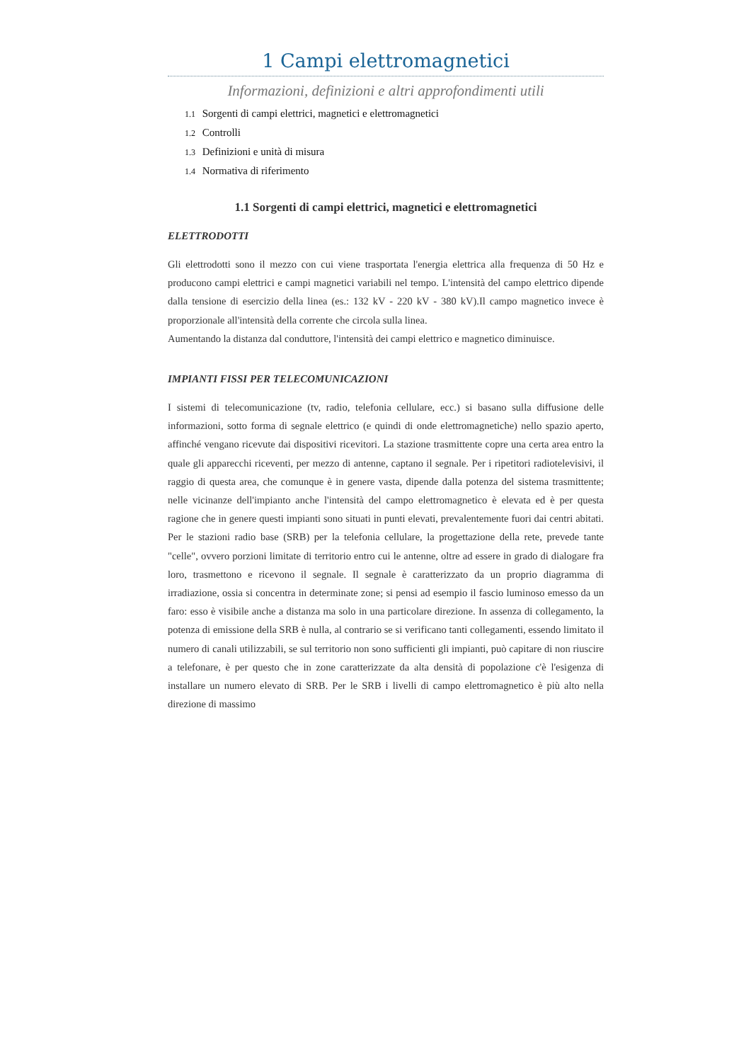1 Campi elettromagnetici
Informazioni, definizioni e altri approfondimenti utili
1.1 Sorgenti di campi elettrici, magnetici e elettromagnetici
1.2 Controlli
1.3 Definizioni e unità di misura
1.4 Normativa di riferimento
1.1 Sorgenti di campi elettrici, magnetici e elettromagnetici
ELETTRODOTTI
Gli elettrodotti sono il mezzo con cui viene trasportata l'energia elettrica alla frequenza di 50 Hz e producono campi elettrici e campi magnetici variabili nel tempo. L'intensità del campo elettrico dipende dalla tensione di esercizio della linea (es.: 132 kV - 220 kV - 380 kV).Il campo magnetico invece è proporzionale all'intensità della corrente che circola sulla linea.
Aumentando la distanza dal conduttore, l'intensità dei campi elettrico e magnetico diminuisce.
IMPIANTI FISSI PER TELECOMUNICAZIONI
I sistemi di telecomunicazione (tv, radio, telefonia cellulare, ecc.) si basano sulla diffusione delle informazioni, sotto forma di segnale elettrico (e quindi di onde elettromagnetiche) nello spazio aperto, affinché vengano ricevute dai dispositivi ricevitori. La stazione trasmittente copre una certa area entro la quale gli apparecchi riceventi, per mezzo di antenne, captano il segnale. Per i ripetitori radiotelevisivi, il raggio di questa area, che comunque è in genere vasta, dipende dalla potenza del sistema trasmittente; nelle vicinanze dell'impianto anche l'intensità del campo elettromagnetico è elevata ed è per questa ragione che in genere questi impianti sono situati in punti elevati, prevalentemente fuori dai centri abitati. Per le stazioni radio base (SRB) per la telefonia cellulare, la progettazione della rete, prevede tante "celle", ovvero porzioni limitate di territorio entro cui le antenne, oltre ad essere in grado di dialogare fra loro, trasmettono e ricevono il segnale. Il segnale è caratterizzato da un proprio diagramma di irradiazione, ossia si concentra in determinate zone; si pensi ad esempio il fascio luminoso emesso da un faro: esso è visibile anche a distanza ma solo in una particolare direzione. In assenza di collegamento, la potenza di emissione della SRB è nulla, al contrario se si verificano tanti collegamenti, essendo limitato il numero di canali utilizzabili, se sul territorio non sono sufficienti gli impianti, può capitare di non riuscire a telefonare, è per questo che in zone caratterizzate da alta densità di popolazione c'è l'esigenza di installare un numero elevato di SRB. Per le SRB i livelli di campo elettromagnetico è più alto nella direzione di massimo